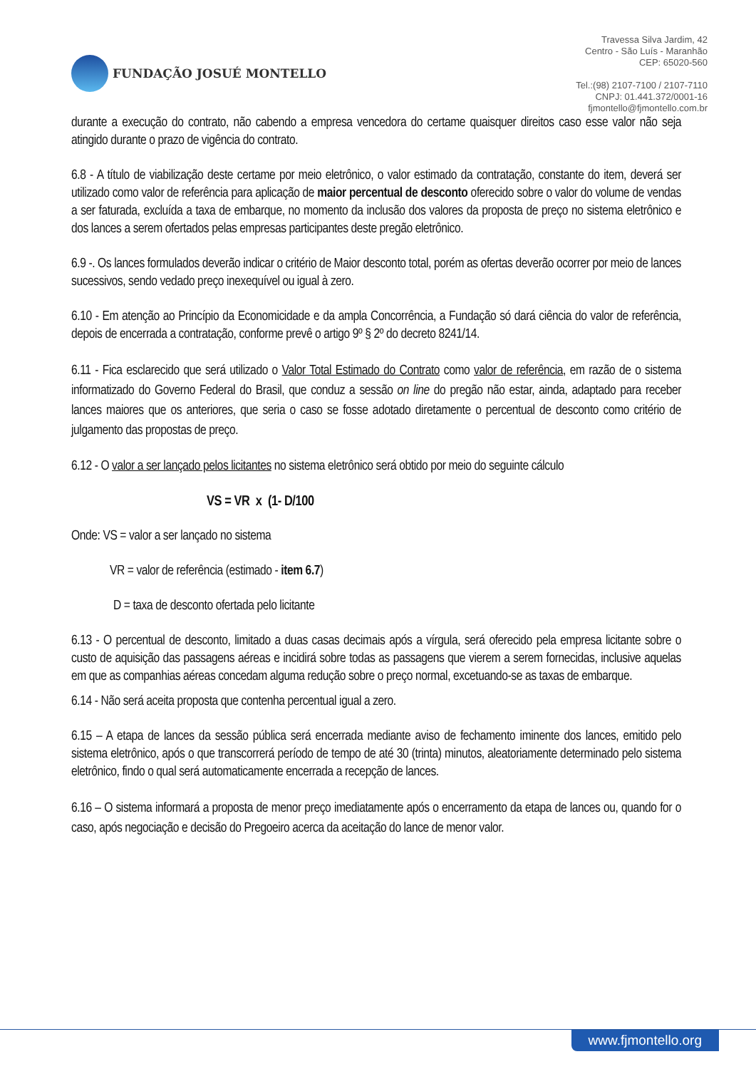FUNDAÇÃO JOSUÉ MONTELLO
Travessa Silva Jardim, 42
Centro - São Luís - Maranhão
CEP: 65020-560
Tel.:(98) 2107-7100 / 2107-7110
CNPJ: 01.441.372/0001-16
fjmontello@fjmontello.com.br
durante a execução do contrato, não cabendo a empresa vencedora do certame quaisquer direitos caso esse valor não seja atingido durante o prazo de vigência do contrato.
6.8 - A título de viabilização deste certame por meio eletrônico, o valor estimado da contratação, constante do item, deverá ser utilizado como valor de referência para aplicação de maior percentual de desconto oferecido sobre o valor do volume de vendas a ser faturada, excluída a taxa de embarque, no momento da inclusão dos valores da proposta de preço no sistema eletrônico e dos lances a serem ofertados pelas empresas participantes deste pregão eletrônico.
6.9 -. Os lances formulados deverão indicar o critério de Maior desconto total, porém as ofertas deverão ocorrer por meio de lances sucessivos, sendo vedado preço inexequível ou igual à zero.
6.10 - Em atenção ao Princípio da Economicidade e da ampla Concorrência, a Fundação só dará ciência do valor de referência, depois de encerrada a contratação, conforme prevê o artigo 9º § 2º do decreto 8241/14.
6.11 - Fica esclarecido que será utilizado o Valor Total Estimado do Contrato como valor de referência, em razão de o sistema informatizado do Governo Federal do Brasil, que conduz a sessão on line do pregão não estar, ainda, adaptado para receber lances maiores que os anteriores, que seria o caso se fosse adotado diretamente o percentual de desconto como critério de julgamento das propostas de preço.
6.12 - O valor a ser lançado pelos licitantes no sistema eletrônico será obtido por meio do seguinte cálculo
VS = VR x (1- D/100
Onde: VS = valor a ser lançado no sistema
VR = valor de referência (estimado - item 6.7)
D = taxa de desconto ofertada pelo licitante
6.13 - O percentual de desconto, limitado a duas casas decimais após a vírgula, será oferecido pela empresa licitante sobre o custo de aquisição das passagens aéreas e incidirá sobre todas as passagens que vierem a serem fornecidas, inclusive aquelas em que as companhias aéreas concedam alguma redução sobre o preço normal, excetuando-se as taxas de embarque.
6.14 - Não será aceita proposta que contenha percentual igual a zero.
6.15 – A etapa de lances da sessão pública será encerrada mediante aviso de fechamento iminente dos lances, emitido pelo sistema eletrônico, após o que transcorrerá período de tempo de até 30 (trinta) minutos, aleatoriamente determinado pelo sistema eletrônico, findo o qual será automaticamente encerrada a recepção de lances.
6.16 – O sistema informará a proposta de menor preço imediatamente após o encerramento da etapa de lances ou, quando for o caso, após negociação e decisão do Pregoeiro acerca da aceitação do lance de menor valor.
www.fjmontello.org